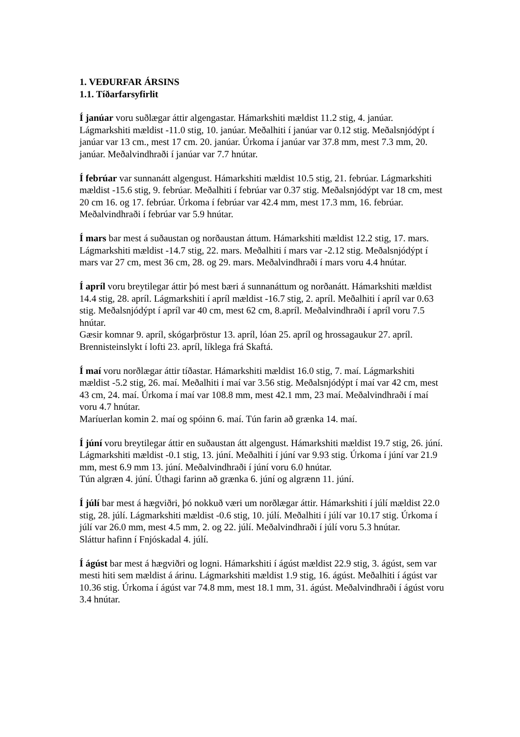1. VEÐURFAR ÁRSINS
1.1. Tíðarfarsyfirlit
Í janúar voru suðlægar áttir algengastar. Hámarkshiti mældist 11.2 stig, 4. janúar. Lágmarkshiti mældist -11.0 stig, 10. janúar. Meðalhiti í janúar var 0.12 stig. Meðalsnjódýpt í janúar var 13 cm., mest 17 cm. 20. janúar. Úrkoma í janúar var 37.8 mm, mest 7.3 mm, 20. janúar. Meðalvindhraði í janúar var 7.7 hnútar.
Í febrúar var sunnanátt algengust. Hámarkshiti mældist 10.5 stig, 21. febrúar. Lágmarkshiti mældist -15.6 stig, 9. febrúar. Meðalhiti í febrúar var 0.37 stig. Meðalsnjódýpt var 18 cm, mest 20 cm 16. og 17. febrúar. Úrkoma í febrúar var 42.4 mm, mest 17.3 mm, 16. febrúar. Meðalvindhraði í febrúar var 5.9 hnútar.
Í mars bar mest á suðaustan og norðaustan áttum. Hámarkshiti mældist 12.2 stig, 17. mars. Lágmarkshiti mældist -14.7 stig, 22. mars. Meðalhiti í mars var -2.12 stig. Meðalsnjódýpt í mars var 27 cm, mest 36 cm, 28. og 29. mars. Meðalvindhraði í mars voru 4.4 hnútar.
Í apríl voru breytilegar áttir þó mest bæri á sunnanáttum og norðanátt. Hámarkshiti mældist 14.4 stig, 28. apríl. Lágmarkshiti í apríl mældist -16.7 stig, 2. apríl. Meðalhiti í apríl var 0.63 stig. Meðalsnjódýpt í apríl var 40 cm, mest 62 cm, 8.apríl. Meðalvindhraði í apríl voru 7.5 hnútar.
Gæsir komnar 9. apríl, skógarþröstur 13. apríl, lóan 25. apríl og hrossagaukur 27. apríl. Brennisteinslykt í lofti 23. apríl, líklega frá Skaftá.
Í maí voru norðlægar áttir tíðastar. Hámarkshiti mældist 16.0 stig, 7. maí. Lágmarkshiti mældist -5.2 stig, 26. maí. Meðalhiti í maí var 3.56 stig. Meðalsnjódýpt í maí var 42 cm, mest 43 cm, 24. maí. Úrkoma í maí var 108.8 mm, mest 42.1 mm, 23 maí. Meðalvindhraði í maí voru 4.7 hnútar.
Maríuerlan komin 2. maí og spóinn 6. maí. Tún farin að grænka 14. maí.
Í júní voru breytilegar áttir en suðaustan átt algengust. Hámarkshiti mældist 19.7 stig, 26. júní. Lágmarkshiti mældist -0.1 stig, 13. júní. Meðalhiti í júní var 9.93 stig. Úrkoma í júní var 21.9 mm, mest 6.9 mm 13. júní. Meðalvindhraði í júní voru 6.0 hnútar.
Tún algræn 4. júní. Úthagi farinn að grænka 6. júní og algrænn 11. júní.
Í júlí bar mest á hægviðri, þó nokkuð væri um norðlægar áttir. Hámarkshiti í júlí mældist 22.0 stig, 28. júlí. Lágmarkshiti mældist -0.6 stig, 10. júlí. Meðalhiti í júlí var 10.17 stig. Úrkoma í júlí var 26.0 mm, mest 4.5 mm, 2. og 22. júlí. Meðalvindhraði í júlí voru 5.3 hnútar.
Sláttur hafinn í Fnjóskadal 4. júlí.
Í ágúst bar mest á hægviðri og logni. Hámarkshiti í ágúst mældist 22.9 stig, 3. ágúst, sem var mesti hiti sem mældist á árinu. Lágmarkshiti mældist 1.9 stig, 16. ágúst. Meðalhiti í ágúst var 10.36 stig. Úrkoma í ágúst var 74.8 mm, mest 18.1 mm, 31. ágúst. Meðalvindhraði í ágúst voru 3.4 hnútar.